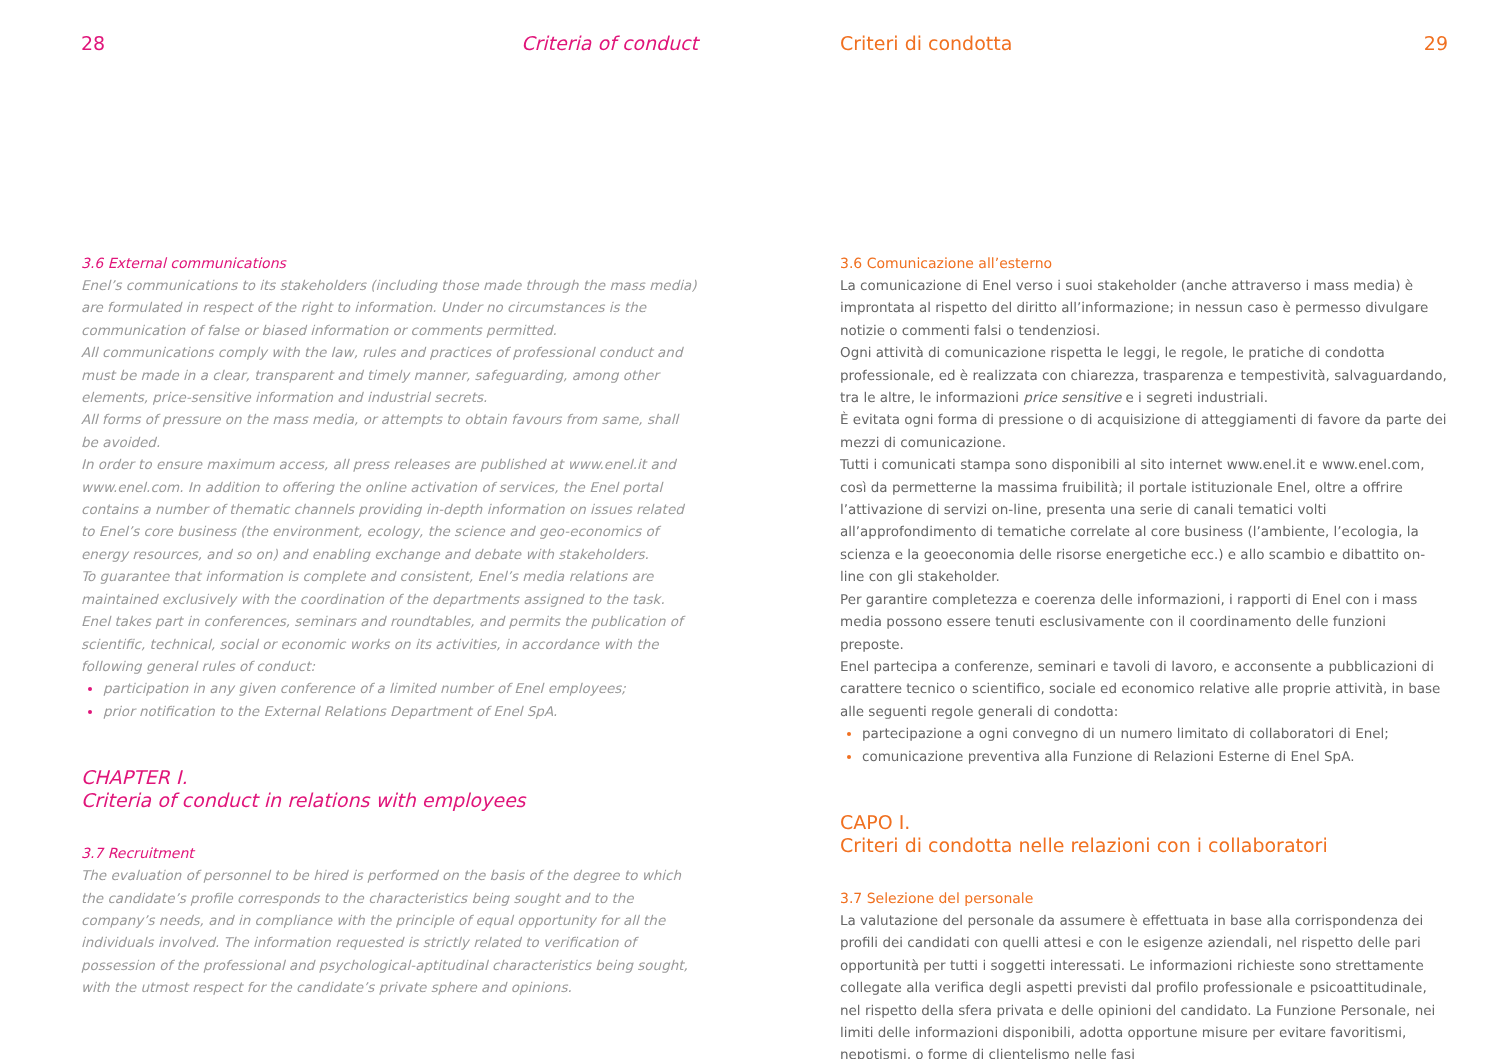28 Criteria of conduct
3.6 External communications
Enel’s communications to its stakeholders (including those made through the mass media) are formulated in respect of the right to information. Under no circumstances is the communication of false or biased information or comments permitted.
All communications comply with the law, rules and practices of professional conduct and must be made in a clear, transparent and timely manner, safeguarding, among other elements, price-sensitive information and industrial secrets.
All forms of pressure on the mass media, or attempts to obtain favours from same, shall be avoided.
In order to ensure maximum access, all press releases are published at www.enel.it and www.enel.com. In addition to offering the online activation of services, the Enel portal contains a number of thematic channels providing in-depth information on issues related to Enel’s core business (the environment, ecology, the science and geo-economics of energy resources, and so on) and enabling exchange and debate with stakeholders.
To guarantee that information is complete and consistent, Enel’s media relations are maintained exclusively with the coordination of the departments assigned to the task.
Enel takes part in conferences, seminars and roundtables, and permits the publication of scientific, technical, social or economic works on its activities, in accordance with the following general rules of conduct:
participation in any given conference of a limited number of Enel employees;
prior notification to the External Relations Department of Enel SpA.
CHAPTER I.
Criteria of conduct in relations with employees
3.7 Recruitment
The evaluation of personnel to be hired is performed on the basis of the degree to which the candidate’s profile corresponds to the characteristics being sought and to the company’s needs, and in compliance with the principle of equal opportunity for all the individuals involved. The information requested is strictly related to verification of possession of the professional and psychological-aptitudinal characteristics being sought, with the utmost respect for the candidate’s private sphere and opinions.
Criteri di condotta 29
3.6 Comunicazione all’esterno
La comunicazione di Enel verso i suoi stakeholder (anche attraverso i mass media) è improntata al rispetto del diritto all’informazione; in nessun caso è permesso divulgare notizie o commenti falsi o tendenziosi.
Ogni attività di comunicazione rispetta le leggi, le regole, le pratiche di condotta professionale, ed è realizzata con chiarezza, trasparenza e tempestività, salvaguardando, tra le altre, le informazioni price sensitive e i segreti industriali.
È evitata ogni forma di pressione o di acquisizione di atteggiamenti di favore da parte dei mezzi di comunicazione.
Tutti i comunicati stampa sono disponibili al sito internet www.enel.it e www.enel.com, così da permetterne la massima fruibilità; il portale istituzionale Enel, oltre a offrire l’attivazione di servizi on-line, presenta una serie di canali tematici volti all’approfondimento di tematiche correlate al core business (l’ambiente, l’ecologia, la scienza e la geoeconomia delle risorse energetiche ecc.) e allo scambio e dibattito on-line con gli stakeholder.
Per garantire completezza e coerenza delle informazioni, i rapporti di Enel con i mass media possono essere tenuti esclusivamente con il coordinamento delle funzioni preposte.
Enel partecipa a conferenze, seminari e tavoli di lavoro, e acconsente a pubblicazioni di carattere tecnico o scientifico, sociale ed economico relative alle proprie attività, in base alle seguenti regole generali di condotta:
partecipazione a ogni convegno di un numero limitato di collaboratori di Enel;
comunicazione preventiva alla Funzione di Relazioni Esterne di Enel SpA.
CAPO I.
Criteri di condotta nelle relazioni con i collaboratori
3.7 Selezione del personale
La valutazione del personale da assumere è effettuata in base alla corrispondenza dei profili dei candidati con quelli attesi e con le esigenze aziendali, nel rispetto delle pari opportunità per tutti i soggetti interessati. Le informazioni richieste sono strettamente collegate alla verifica degli aspetti previsti dal profilo professionale e psicoattitudinale, nel rispetto della sfera privata e delle opinioni del candidato. La Funzione Personale, nei limiti delle informazioni disponibili, adotta opportune misure per evitare favoritismi, nepotismi, o forme di clientelismo nelle fasi